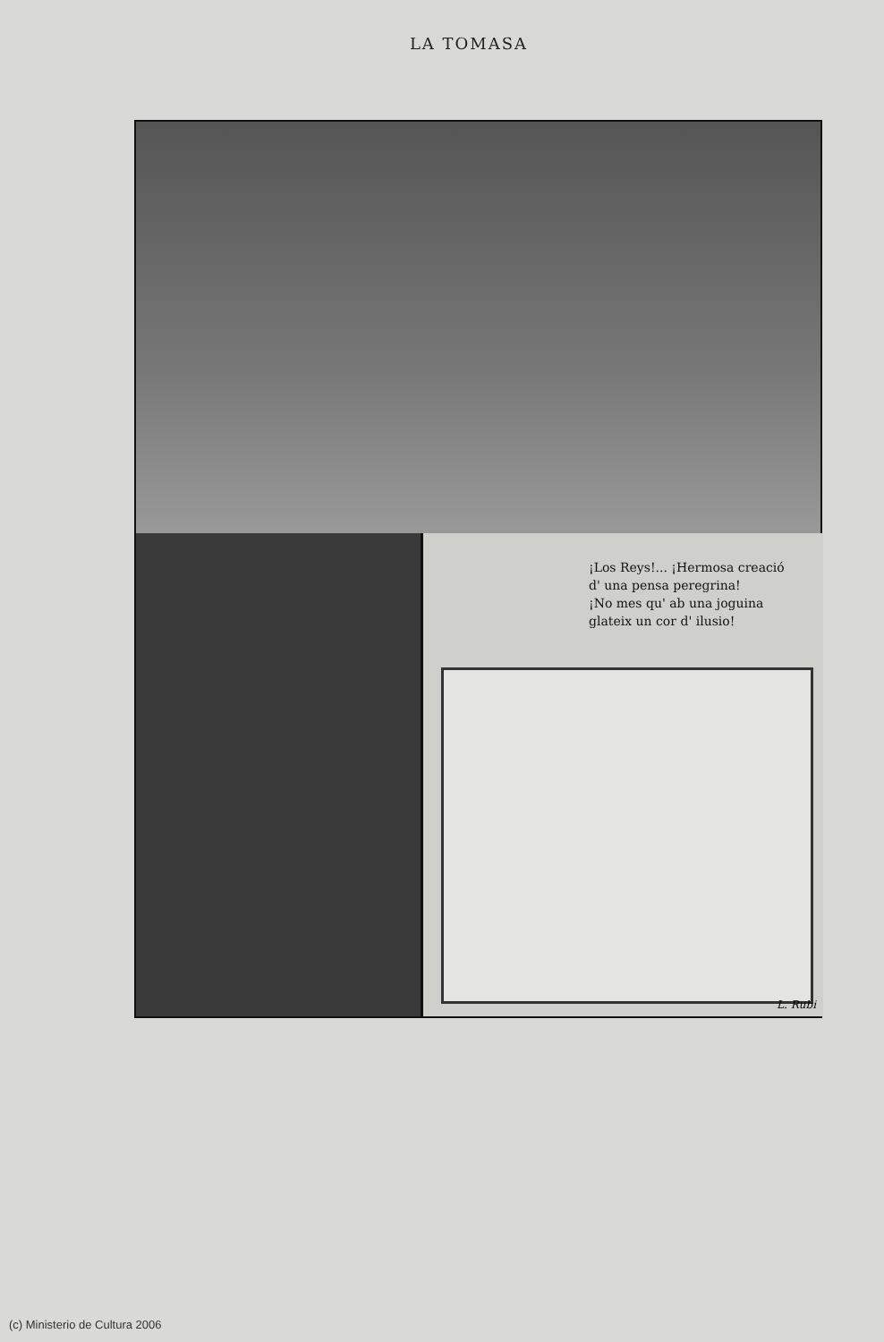LA TOMASA
¡Los Reys!... ¡Hermosa creació
d' una pensa peregrina!
¡No mes qu' ab una joguina
glateix un cor d' ilusio!
L. Rubi
(c) Ministerio de Cultura 2006